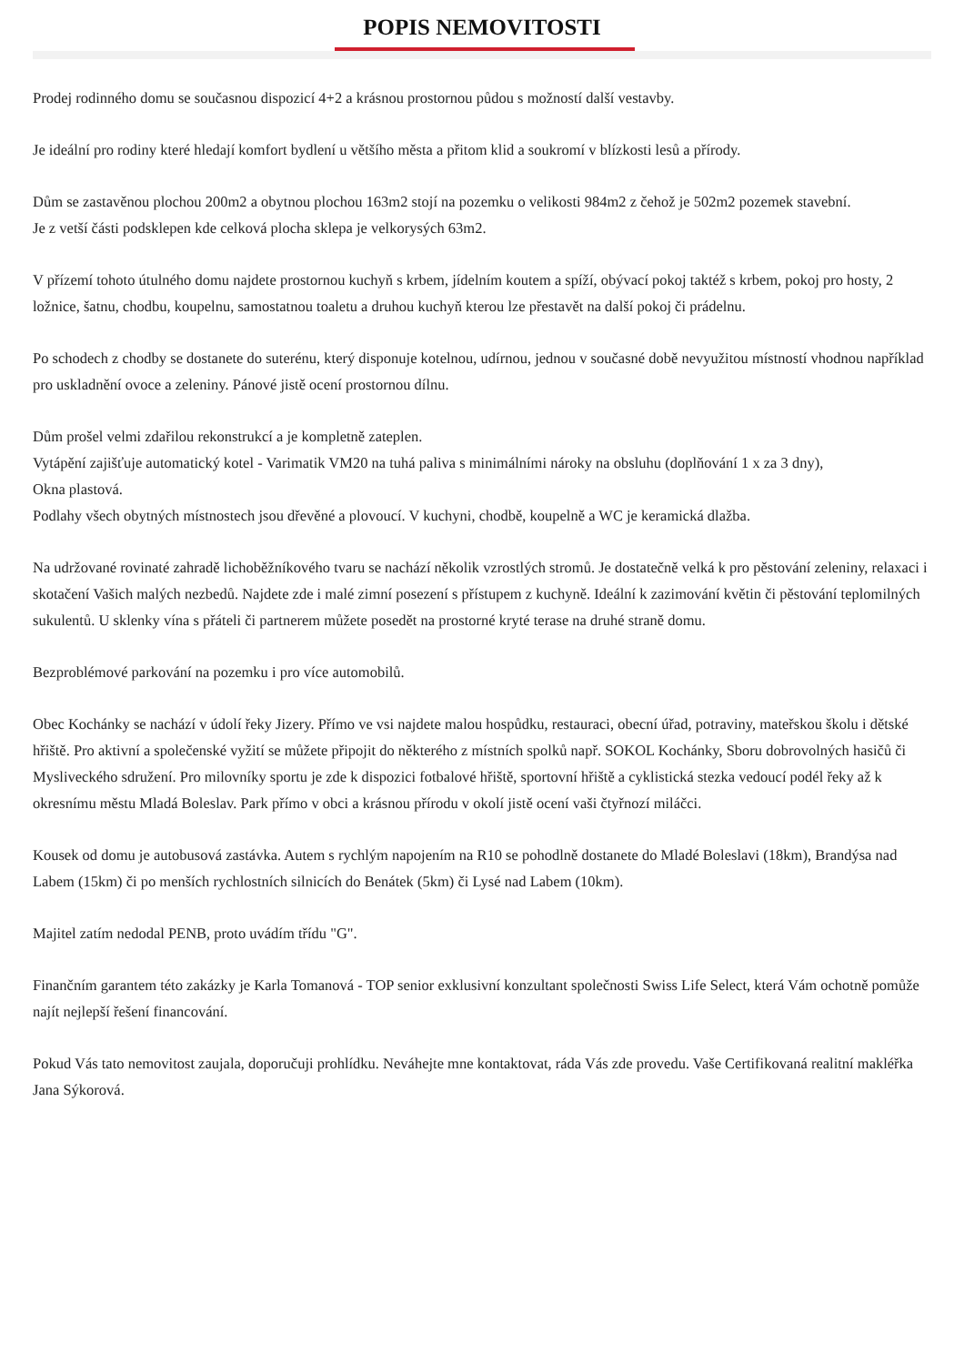POPIS NEMOVITOSTI
Prodej rodinného domu se současnou dispozicí 4+2 a krásnou prostornou půdou s možností další vestavby.
Je ideální pro rodiny které hledají komfort bydlení u většího města a přitom klid a soukromí v blízkosti lesů a přírody.
Dům se zastavěnou plochou 200m2 a obytnou plochou 163m2 stojí na pozemku o velikosti 984m2 z čehož je 502m2 pozemek stavební.
Je z vetší části podsklepen kde celková plocha sklepa je velkorysých 63m2.
V přízemí tohoto útulného domu najdete prostornou kuchyň s krbem, jídelním koutem a spíží, obývací pokoj taktéž s krbem, pokoj pro hosty, 2 ložnice, šatnu, chodbu, koupelnu, samostatnou toaletu a druhou kuchyň kterou lze přestavět na další pokoj či prádelnu.
Po schodech z chodby se dostanete do suterénu, který disponuje kotelnou, udírnou, jednou v současné době nevyužitou místností vhodnou například pro uskladnění ovoce a zeleniny. Pánové jistě ocení prostornou dílnu.
Dům prošel velmi zdařilou rekonstrukcí a je kompletně zateplen.
Vytápění zajišťuje automatický kotel - Varimatik VM20 na tuhá paliva s minimálními nároky na obsluhu (doplňování 1 x za 3 dny),
Okna plastová.
Podlahy všech obytných místnostech jsou dřevěné a plovoucí. V kuchyni, chodbě, koupelně a WC je keramická dlažba.
Na udržované rovinaté zahradě lichoběžníkového tvaru se nachází několik vzrostlých stromů. Je dostatečně velká k pro pěstování zeleniny, relaxaci i skotačení Vašich malých nezbedů. Najdete zde i malé zimní posezení s přístupem z kuchyně. Ideální k zazimování květin či pěstování teplomilných sukulentů. U sklenky vína s přáteli či partnerem můžete posedět na prostorné kryté terase na druhé straně domu.
Bezproblémové parkování na pozemku i pro více automobilů.
Obec Kochánky se nachází v údolí řeky Jizery. Přímo ve vsi najdete malou hospůdku, restauraci, obecní úřad, potraviny, mateřskou školu i dětské hřiště. Pro aktivní a společenské vyžití se můžete připojit do některého z místních spolků např. SOKOL Kochánky, Sboru dobrovolných hasičů či Mysliveckého sdružení. Pro milovníky sportu je zde k dispozici fotbalové hřiště, sportovní hřiště a cyklistická stezka vedoucí podél řeky až k okresnímu městu Mladá Boleslav. Park přímo v obci a krásnou přírodu v okolí jistě ocení vaši čtyřnozí miláčci.
Kousek od domu je autobusová zastávka. Autem s rychlým napojením na R10 se pohodlně dostanete do Mladé Boleslavi (18km), Brandýsa nad Labem (15km) či po menších rychlostních silnicích do Benátek (5km) či Lysé nad Labem (10km).
Majitel zatím nedodal PENB, proto uvádím třídu "G".
Finančním garantem této zakázky je Karla Tomanová - TOP senior exklusivní konzultant společnosti Swiss Life Select, která Vám ochotně pomůže najít nejlepší řešení financování.
Pokud Vás tato nemovitost zaujala, doporučuji prohlídku. Neváhejte mne kontaktovat, ráda Vás zde provedu. Vaše Certifikovaná realitní makléřka Jana Sýkorová.